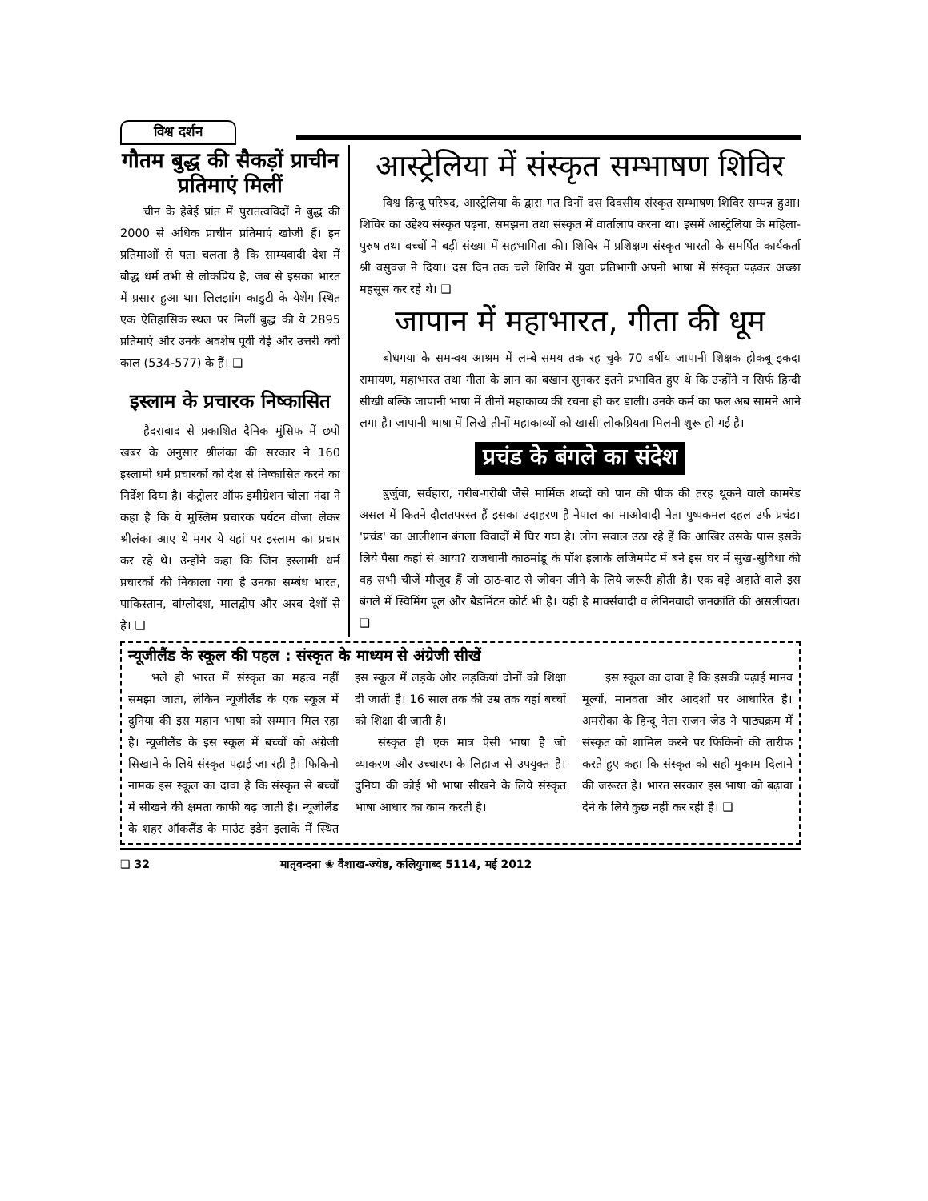विश्व दर्शन
गौतम बुद्ध की सैकड़ों प्राचीन प्रतिमाएं मिलीं
चीन के हेबेई प्रांत में पुरातत्वविदों ने बुद्ध की 2000 से अधिक प्राचीन प्रतिमाएं खोजी हैं। इन प्रतिमाओं से पता चलता है कि साम्यवादी देश में बौद्ध धर्म तभी से लोकप्रिय है, जब से इसका भारत में प्रसार हुआ था। लिलझांग काडुटी के येशेंग स्थित एक ऐतिहासिक स्थल पर मिलीं बुद्ध की ये 2895 प्रतिमाएं और उनके अवशेष पूर्वी वेई और उत्तरी क्वी काल (534-577) के हैं। ❑
इस्लाम के प्रचारक निष्कासित
हैदराबाद से प्रकाशित दैनिक मुंसिफ में छपी खबर के अनुसार श्रीलंका की सरकार ने 160 इस्लामी धर्म प्रचारकों को देश से निष्कासित करने का निर्देश दिया है। कंट्रोलर ऑफ इमीग्रेशन चोला नंदा ने कहा है कि ये मुस्लिम प्रचारक पर्यटन वीजा लेकर श्रीलंका आए थे मगर ये यहां पर इस्लाम का प्रचार कर रहे थे। उन्होंने कहा कि जिन इस्लामी धर्म प्रचारकों की निकाला गया है उनका सम्बंध भारत, पाकिस्तान, बांग्लोदश, मालद्वीप और अरब देशों से है। ❑
आस्ट्रेलिया में संस्कृत सम्भाषण शिविर
विश्व हिन्दू परिषद, आस्ट्रेलिया के द्वारा गत दिनों दस दिवसीय संस्कृत सम्भाषण शिविर सम्पन्न हुआ। शिविर का उद्देश्य संस्कृत पढ़ना, समझना तथा संस्कृत में वार्तालाप करना था। इसमें आस्ट्रेलिया के महिला-पुरुष तथा बच्चों ने बड़ी संख्या में सहभागिता की। शिविर में प्रशिक्षण संस्कृत भारती के समर्पित कार्यकर्ता श्री वसुवज ने दिया। दस दिन तक चले शिविर में युवा प्रतिभागी अपनी भाषा में संस्कृत पढ़कर अच्छा महसूस कर रहे थे। ❑
जापान में महाभारत, गीता की धूम
बोधगया के समन्वय आश्रम में लम्बे समय तक रह चुके 70 वर्षीय जापानी शिक्षक होकबू इकदा रामायण, महाभारत तथा गीता के ज्ञान का बखान सुनकर इतने प्रभावित हुए थे कि उन्होंने न सिर्फ हिन्दी सीखी बल्कि जापानी भाषा में तीनों महाकाव्य की रचना ही कर डाली। उनके कर्म का फल अब सामने आने लगा है। जापानी भाषा में लिखे तीनों महाकाव्यों को खासी लोकप्रियता मिलनी शुरू हो गई है।
प्रचंड के बंगले का संदेश
बुर्जुवा, सर्वहारा, गरीब-गरीबी जैसे मार्मिक शब्दों को पान की पीक की तरह थूकने वाले कामरेड असल में कितने दौलतपरस्त हैं इसका उदाहरण है नेपाल का माओवादी नेता पुष्पकमल दहल उर्फ प्रचंड। 'प्रचंड' का आलीशान बंगला विवादों में घिर गया है। लोग सवाल उठा रहे हैं कि आखिर उसके पास इसके लिये पैसा कहां से आया? राजधानी काठमांडू के पॉश इलाके लजिमपेट में बने इस घर में सुख-सुविधा की वह सभी चीजें मौजूद हैं जो ठाठ-बाट से जीवन जीने के लिये जरूरी होती है। एक बड़े अहाते वाले इस बंगले में स्विमिंग पूल और बैडमिंटन कोर्ट भी है। यही है मार्क्सवादी व लेनिनवादी जनक्रांति की असलीयत। ❑
न्यूजीलैंड के स्कूल की पहल : संस्कृत के माध्यम से अंग्रेजी सीखें
भले ही भारत में संस्कृत का महत्व नहीं समझा जाता, लेकिन न्यूजीलैंड के एक स्कूल में दुनिया की इस महान भाषा को सम्मान मिल रहा है। न्यूजीलैंड के इस स्कूल में बच्चों को अंग्रेजी सिखाने के लिये संस्कृत पढ़ाई जा रही है। फिकिनो नामक इस स्कूल का दावा है कि संस्कृत से बच्चों में सीखने की क्षमता काफी बढ़ जाती है। न्यूजीलैंड के शहर ऑकलैंड के माउंट इडेन इलाके में स्थित इस स्कूल में लड़के और लड़कियां दोनों को शिक्षा दी जाती है। 16 साल तक की उम्र तक यहां बच्चों को शिक्षा दी जाती है।
संस्कृत ही एक मात्र ऐसी भाषा है जो व्याकरण और उच्चारण के लिहाज से उपयुक्त है। दुनिया की कोई भी भाषा सीखने के लिये संस्कृत भाषा आधार का काम करती है।
इस स्कूल का दावा है कि इसकी पढ़ाई मानव मूल्यों, मानवता और आदर्शों पर आधारित है। अमरीका के हिन्दू नेता राजन जेड ने पाठ्यक्रम में संस्कृत को शामिल करने पर फिकिनो की तारीफ करते हुए कहा कि संस्कृत को सही मुकाम दिलाने की जरूरत है। भारत सरकार इस भाषा को बढ़ावा देने के लिये कुछ नहीं कर रही है। ❑
❑ 32 मातृवन्दना ❀ वैशाख-ज्येष्ठ, कलियुगाब्द 5114, मई 2012